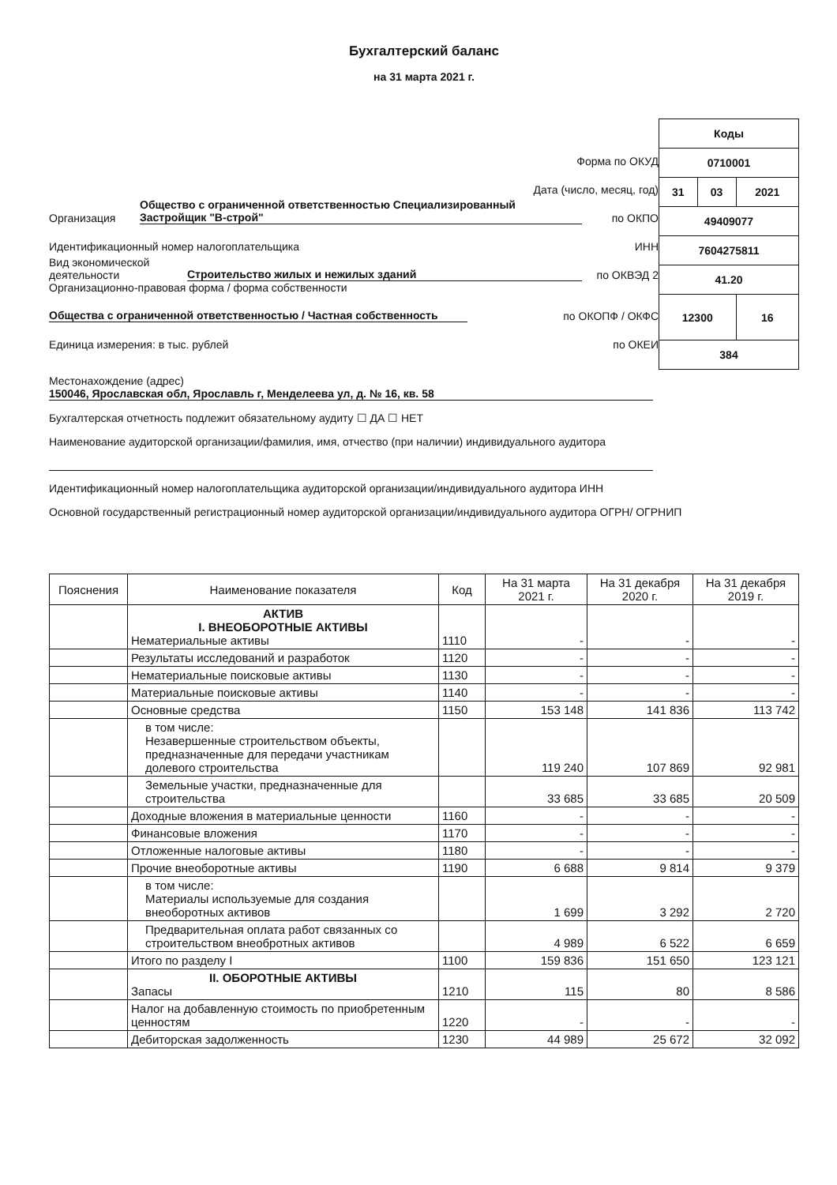Бухгалтерский баланс
на 31 марта 2021 г.
Форма по ОКУД
Дата (число, месяц, год)
Организация Общество с ограниченной ответственностью Специализированный Застройщик "В-строй" по ОКПО
Идентификационный номер налогоплательщика ИНН
Вид экономической деятельности Строительство жилых и нежилых зданий по ОКВЭД 2
Организационно-правовая форма / форма собственности
Общества с ограниченной ответственностью / Частная собственность по ОКОПФ / ОКФС
Единица измерения: в тыс. рублей по ОКЕИ
| Коды | | |
| 0710001 | | |
| 31 | 03 | 2021 |
| 49409077 | | |
| 7604275811 | | |
| 41.20 | | |
| 12300 | | 16 |
| 384 | | |
Местонахождение (адрес)
150046, Ярославская обл, Ярославль г, Менделеева ул, д. № 16, кв. 58
Бухгалтерская отчетность подлежит обязательному аудиту ☐ ДА ☐ НЕТ
Наименование аудиторской организации/фамилия, имя, отчество (при наличии) индивидуального аудитора
Идентификационный номер налогоплательщика аудиторской организации/индивидуального аудитора ИНН
Основной государственный регистрационный номер аудиторской организации/индивидуального аудитора ОГРН/ ОГРНИП
| Пояснения | Наименование показателя | Код | На 31 марта 2021 г. | На 31 декабря 2020 г. | На 31 декабря 2019 г. |
| --- | --- | --- | --- | --- | --- |
| | АКТИВ I. ВНЕОБОРОТНЫЕ АКТИВЫ Нематериальные активы | 1110 | - | - | - |
| | Результаты исследований и разработок | 1120 | - | - | - |
| | Нематериальные поисковые активы | 1130 | - | - | - |
| | Материальные поисковые активы | 1140 | - | - | - |
| | Основные средства | 1150 | 153 148 | 141 836 | 113 742 |
| | в том числе: Незавершенные строительством объекты, предназначенные для передачи участникам долевого строительства | | 119 240 | 107 869 | 92 981 |
| | Земельные участки, предназначенные для строительства | | 33 685 | 33 685 | 20 509 |
| | Доходные вложения в материальные ценности | 1160 | - | - | - |
| | Финансовые вложения | 1170 | - | - | - |
| | Отложенные налоговые активы | 1180 | - | - | - |
| | Прочие внеоборотные активы | 1190 | 6 688 | 9 814 | 9 379 |
| | в том числе: Материалы используемые для создания внеоборотных активов | | 1 699 | 3 292 | 2 720 |
| | Предварительная оплата работ связанных со строительством внеобротных активов | | 4 989 | 6 522 | 6 659 |
| | Итого по разделу I | 1100 | 159 836 | 151 650 | 123 121 |
| | II. ОБОРОТНЫЕ АКТИВЫ Запасы | 1210 | 115 | 80 | 8 586 |
| | Налог на добавленную стоимость по приобретенным ценностям | 1220 | - | - | - |
| | Дебиторская задолженность | 1230 | 44 989 | 25 672 | 32 092 |